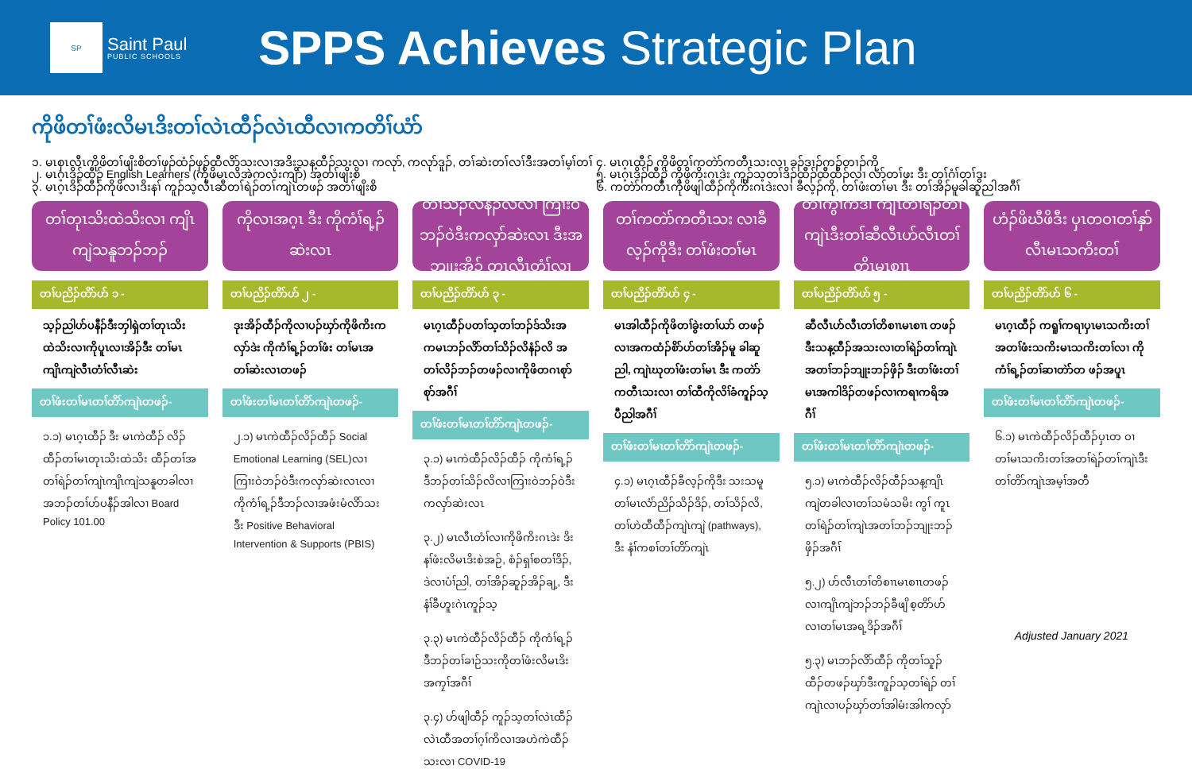SP
Saint Paul
PUBLIC SCHOOLS
SPPS Achieves Strategic Plan
ကိုဖိတၢ်ဖံးလိမၤဒိးတၢ်လဲၤထီၣ်လဲၤထီလၢကတိၢ်ယံာ်
၁. မၤစှၤလီၤကိုဖိတၢ်ဖျိးစိတၢ်ဖှၣ်ထံၣ်ဖှၣ်ထီလိာ်သးလၢအဒိးသန့ထီၣ်သးလၢ ကလုာ်, ကလုာ်ဒူၣ်, တၢ်ဆဲးတၢ်လၢ်ဒီးအတၢ်မ့ၢ်တၢ်
၂. မၤဂ့ၤဒိၣ်ထီၣ် English Learners (ကိုဖိမၤလိအဲကလံးကျိာ်) အတၢ်ဖျိးစိ
၃. မၤဂ့ၤဒိၣ်ထီၣ်ကိုဖိလၢဒိးနၢ် ကူၣ်သ့လီၤဆီတၢ်ရဲၣ်တၢ်ကျဲၤတဖၣ် အတၢ်ဖျိးစိ
၄. မၤဂ့ၤထီၣ် ကိုဖိတၢ်ကတဲာ်ကတီၤသးလၢ ခၣ်ဒၢၣ်ကၣ်တၢၣ်ကို
၅. မၤဂ့ၤဒိၣ်ထီၣ် ကိုဖိကိးဂၤဒဲး ကူၣ်သ့တၢ်ဒိၣ်ထီၣ်ထီထီၣ်လၢ လံာ်တၢ်ဖး ဒီး တၢ်ဂံၢ်တၢ်ဒွး
၆. ကတဲာ်ကတီၤကိုဖိဖျါထီၣ်ကိုကိးဂၤဒဲးလၢ ခီလ့ၣ်ကို, တၢ်ဖံးတၢ်မၤ ဒီး တၢ်အိၣ်မူခါဆူညါအဂီၢ်
တၢ်တုၤသိးထဲသိးလၢ ကျိၤကျဲသနူဘၣ်ဘၣ်
တၢ်ပညိၣ်တိာ်ဟ် ၁ -
သ့ၣ်ညါဟ်ပနီၣ်ဒီးဘှါရှဲတၢ်တုၤသိးထဲသိးလၢကိုပူၤလၢအိၣ်ဒီး တၢ်မၤကျိၤကျဲလီၤတံၢ်လီၤဆဲး
တၢ်ဖံးတၢ်မၤတၢ်တိာ်ကျဲၤတဖၣ်-
၁.၁) မၤဂ့ၤထီၣ် ဒီး မၤကဲထီၣ် လိၣ်ထီၣ်တၢ်မၤတုၤသိးထဲသိး ထီၣ်တၢ်အတၢ်ရဲၣ်တၢ်ကျဲၤကျိၤကျဲသနူတခါလၢအဘၣ်တၢ်ဟ်ပနီၣ်အါလၢ Board Policy 101.00
ကိုလၢအဂ့ၤ ဒီး ကိုကံၢ်ရ့ၣ်ဆဲးလၤ
တၢ်ပညိၣ်တိာ်ဟ် ၂ -
ဒုးအိၣ်ထီၣ်ကိုလၢပၣ်ဃှာ်ကိုဖိကိးကလှာ်ဒဲး ကိုကံၢ်ရ့ၣ်တၢ်ဖံး တၢ်မၤအတၢ်ဆဲးလၤတဖၣ်
တၢ်ဖံးတၢ်မၤတၢ်တိာ်ကျဲၤတဖၣ်-
၂.၁) မၤကဲထီၣ်လိၣ်ထီၣ် Social Emotional Learning (SEL)လၢ ကြၢးဝဲဘၣ်ဝဲဒီးကလှာ်ဆဲးလၤလၢ ကိုကံၢ်ရ့ၣ်ဒီဘၣ်လၢအဖံးမံလိာ်သး ဒီး Positive Behavioral Intervention & Supports (PBIS)
တၢ်သိၣ်လိနံၣ်လိလၢ ကြၢးဝဲဘၣ်ဝဲဒီးကလှာ်ဆဲးလၤ ဒီးအဘျုးအိၣ် တုၤလီၤတံၢ်လၢ
တၢ်ပညိၣ်တိာ်ဟ် ၃ -
မၤဂ့ၤထီၣ်ပတၢ်သ့တၢ်ဘၣ်ဒ်သိးအကမၤဘၣ်လိာ်တၢ်သိၣ်လိနံၣ်လိ အတၢ်လိၣ်ဘၣ်တဖၣ်လၢကိုဖိတဂၤစုာ်စုာ်အဂီၢ်
တၢ်ဖံးတၢ်မၤတၢ်တိာ်ကျဲၤတဖၣ်-
၃.၁) မၤကဲထီၣ်လိၣ်ထီၣ် ကိုကံၢ်ရ့ၣ် ဒီဘၣ်တၢ်သိၣ်လိလၢကြၢးဝဲဘၣ်ဝဲဒီးကလှာ်ဆဲးလၤ
၃.၂) မၤလီၤတံၢ်လၢကိုဖိကိးဂၤဒဲး ဒိးနၢ်ဖံးလိမၤဒိးစဲအဉ်, စံၣ်ရှၢ်စတၢ်ဒိၣ်, ဒဲလၢပံၢ်ညါ, တၢ်အိၣ်ဆူၣ်အိၣ်ချ့, ဒီးနံၢ်ခီဟူးဂဲၤကူၣ်သ့
၃.၃) မၤကဲထီၣ်လိၣ်ထီၣ် ကိုကံၢ်ရ့ၣ်ဒီဘၣ်တၢ်ခၢဉ်သးကိုတၢ်ဖံးလိမၤဒိးအကၠၢ်အဂီၢ်
၃.၄) ဟ်ဖျါထီၣ် ကူၣ်သ့တၢ်လဲၤထီၣ်လဲၤထီအတၢ်ဂ့ၢ်ကိလၢအဟဲကဲထီၣ်သးလၢ COVID-19
တၢ်ကတဲာ်ကတီၤသး လၢခီလ့ၣ်ကိုဒီး တၢ်ဖံးတၢ်မၤ
တၢ်ပညိၣ်တိာ်ဟ် ၄ -
မၤအါထီၣ်ကိုဖိတၢ်ခွဲးတၢ်ယာ် တဖၣ်လၢအကထံၣ်စိာ်ဟ်တၢ်အိၣ်မူ ခါဆူညါ, ကျဲၤဃုတၢ်ဖံးတၢ်မၤ ဒီး ကတဲာ်ကတီၤသးလၢ တၢ်ထီကိုလိၢ်ခံကူၣ်သ့ပီညါအဂီၢ်
တၢ်ဖံးတၢ်မၤတၢ်တိာ်ကျဲၤတဖၣ်-
၄.၁) မၤဂ့ၤထီၣ်ခီလ့ၣ်ကိုဒီး သးသမူတၢ်မၤလံာ်ညိၣ်သိၣ်ဒိၣ်, တၢ်သိၣ်လိ, တၢ်ဟဲထီထီၣ်ကျဲၤကျဲ (pathways), ဒီး နံၢ်ကစၢ်တၢ်တိာ်ကျဲၤ
တၢ်ကွၢ်ကဒါ ကျၤတၢ်ရဲၣ်တၢ်ကျဲၤဒီးတၢ်ဆီလီၤဟ်လီၤတၢ်တိၤမၤစၢၤ
တၢ်ပညိၣ်တိာ်ဟ် ၅ -
ဆီလီၤဟ်လီၤတၢ်တိစၢၤမၤစၢၤ တဖၣ်ဒီးသန့ထီၣ်အသးလၢတၢ်ရဲၣ်တၢ်ကျဲၤအတၢ်ဘၣ်ဘျုးဘၣ်ဖှိၣ် ဒီးတၢ်ဖံးတၢ်မၤအကါဒိၣ်တဖၣ်လၢကရၢကရိအဂီၢ်
တၢ်ဖံးတၢ်မၤတၢ်တိာ်ကျဲၤတဖၣ်-
၅.၁) မၤကဲထီၣ်လိၣ်ထီၣ်သန့ကျိၤ ကျဲတခါလၢတၢ်သမံသမိး ကွၢ် ကူၤတၢ်ရဲၣ်တၢ်ကျဲၤအတၢ်ဘၣ်ဘျုးဘၣ်ဖှိၣ်အဂီၢ်
၅.၂) ဟ်လီၤတၢ်တိစၢၤမၤစၢၤတဖၣ် လၢကျိၤကျဲဘၣ်ဘၣ်ခီဖျိ စ့တိာ်ဟ် လၢတၢ်မၤအရ့ဒိၣ်အဂီၢ်
၅.၃) မၤဘၣ်လိာ်ထီၣ် ကိုတၢ်သူၣ် ထီၣ်တဖၣ်ဃှာ်ဒီးကူၣ်သ့တၢ်ရဲၣ် တၢ်ကျဲၤလၢပၣ်ဃှာ်တၢ်အါမံးအါကလှာ်
ဟံၣ်ဖိဃီဖိဒီး ပှၤတဝၢတၢ်နှာ်လီၤမၤသကိးတၢ်
တၢ်ပညိၣ်တိာ်ဟ် ၆ -
မၤဂ့ၤထီၣ် ကရူၢ်ကရၢပှၤမၤသကိးတၢ်အတၢ်ဖံးသကိးမၤသကိးတၢ်လၢ ကိုကံၢ်ရ့ၣ်တၢ်ဆၢတဲာ်တ ဖၣ်အပူၤ
တၢ်ဖံးတၢ်မၤတၢ်တိာ်ကျဲၤတဖၣ်-
၆.၁) မၤကဲထီၣ်လိၣ်ထီၣ်ပှၤတ ဝၢ တၢ်မၤသကိးတၢ်အတၢ်ရဲၣ်တၢ်ကျဲၤဒီးတၢ်တိာ်ကျဲၤအမ့ၢ်အတီ
Adjusted January 2021